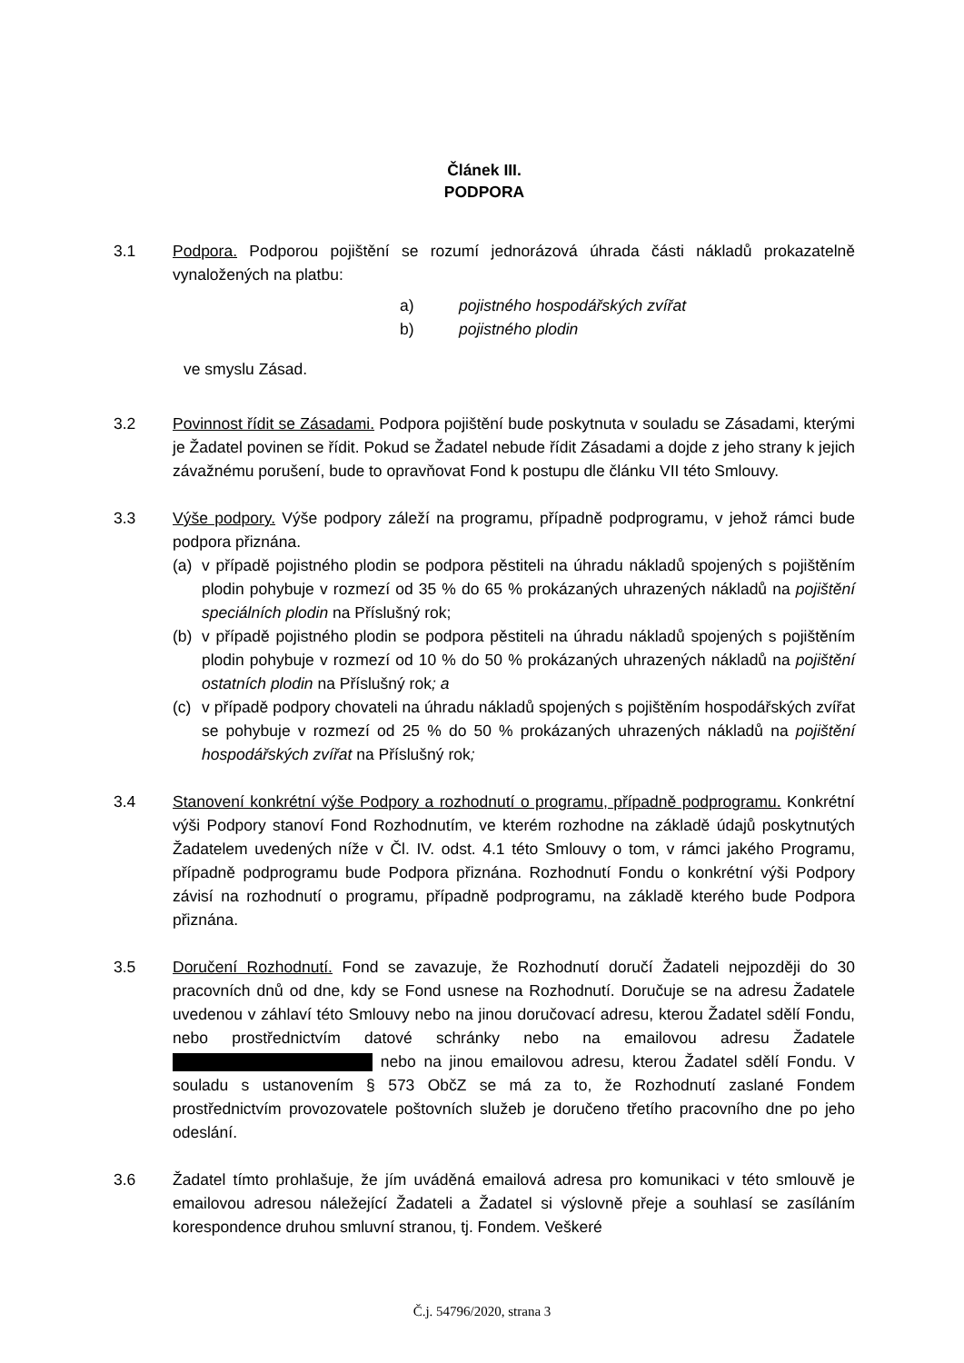Článek III.
PODPORA
3.1 Podpora. Podporou pojištění se rozumí jednorázová úhrada části nákladů prokazatelně vynaložených na platbu:
a) pojistného hospodářských zvířat
b) pojistného plodin
ve smyslu Zásad.
3.2 Povinnost řídit se Zásadami. Podpora pojištění bude poskytnuta v souladu se Zásadami, kterými je Žadatel povinen se řídit. Pokud se Žadatel nebude řídit Zásadami a dojde z jeho strany k jejich závažnému porušení, bude to opravňovat Fond k postupu dle článku VII této Smlouvy.
3.3 Výše podpory. Výše podpory záleží na programu, případně podprogramu, v jehož rámci bude podpora přiznána.
(a) v případě pojistného plodin se podpora pěstiteli na úhradu nákladů spojených s pojištěním plodin pohybuje v rozmezí od 35 % do 65 % prokázaných uhrazených nákladů na pojištění speciálních plodin na Příslušný rok;
(b) v případě pojistného plodin se podpora pěstiteli na úhradu nákladů spojených s pojištěním plodin pohybuje v rozmezí od 10 % do 50 % prokázaných uhrazených nákladů na pojištění ostatních plodin na Příslušný rok; a
(c) v případě podpory chovateli na úhradu nákladů spojených s pojištěním hospodářských zvířat se pohybuje v rozmezí od 25 % do 50 % prokázaných uhrazených nákladů na pojištění hospodářských zvířat na Příslušný rok;
3.4 Stanovení konkrétní výše Podpory a rozhodnutí o programu, případně podprogramu. Konkrétní výši Podpory stanoví Fond Rozhodnutím, ve kterém rozhodne na základě údajů poskytnutých Žadatelem uvedených níže v Čl. IV. odst. 4.1 této Smlouvy o tom, v rámci jakého Programu, případně podprogramu bude Podpora přiznána. Rozhodnutí Fondu o konkrétní výši Podpory závisí na rozhodnutí o programu, případně podprogramu, na základě kterého bude Podpora přiznána.
3.5 Doručení Rozhodnutí. Fond se zavazuje, že Rozhodnutí doručí Žadateli nejpozději do 30 pracovních dnů od dne, kdy se Fond usnese na Rozhodnutí. Doručuje se na adresu Žadatele uvedenou v záhlaví této Smlouvy nebo na jinou doručovací adresu, kterou Žadatel sdělí Fondu, nebo prostřednictvím datové schránky nebo na emailovou adresu Žadatele nebo na jinou emailovou adresu, kterou Žadatel sdělí Fondu. V souladu s ustanovením § 573 ObčZ se má za to, že Rozhodnutí zaslané Fondem prostřednictvím provozovatele poštovních služeb je doručeno třetího pracovního dne po jeho odeslání.
3.6 Žadatel tímto prohlašuje, že jím uváděná emailová adresa pro komunikaci v této smlouvě je emailovou adresou náležející Žadateli a Žadatel si výslovně přeje a souhlasí se zasíláním korespondence druhou smluvní stranou, tj. Fondem. Veškeré
Č.j. 54796/2020, strana 3